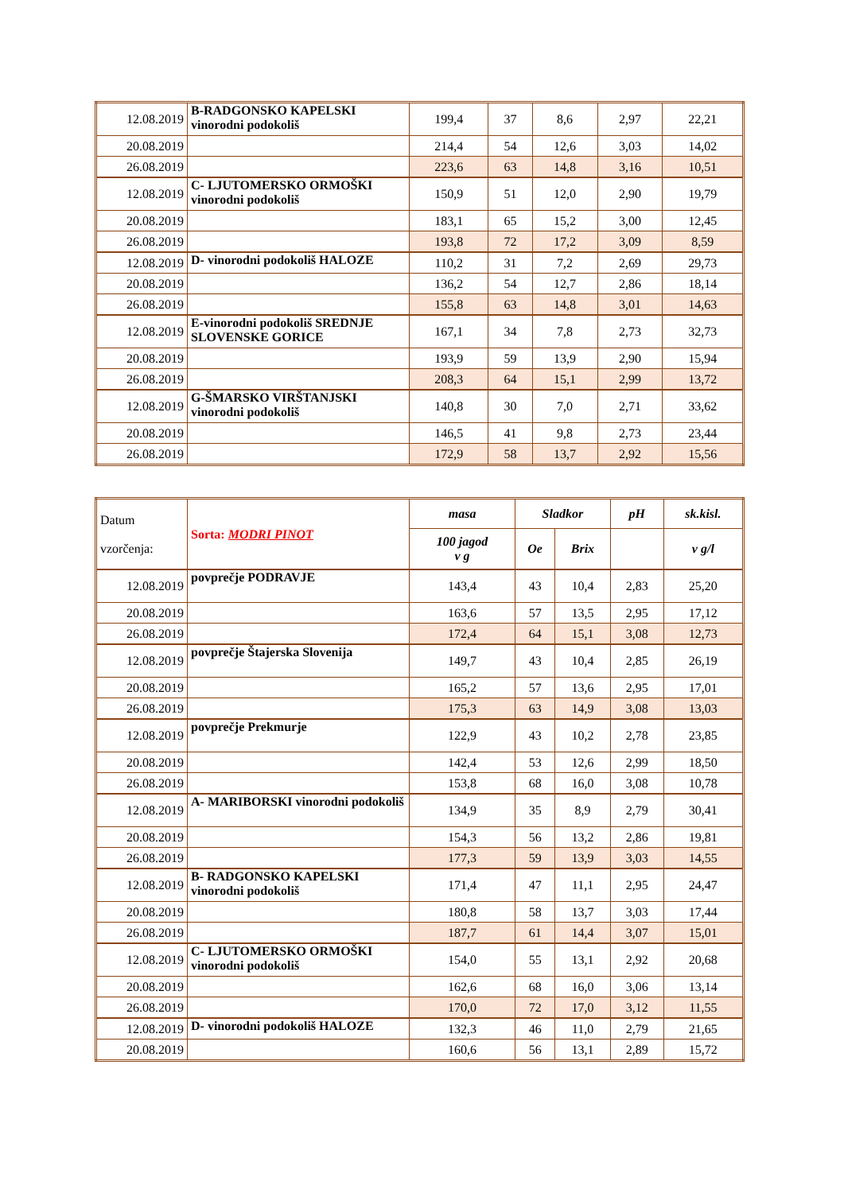| 12.08.2019 | B-RADGONSKO KAPELSKI vinorodni podokoliš | 199,4 | 37 | 8,6 | 2,97 | 22,21 |
| 20.08.2019 | | 214,4 | 54 | 12,6 | 3,03 | 14,02 |
| 26.08.2019 | | 223,6 | 63 | 14,8 | 3,16 | 10,51 |
| 12.08.2019 | C- LJUTOMERSKO ORMOŠKI vinorodni podokoliš | 150,9 | 51 | 12,0 | 2,90 | 19,79 |
| 20.08.2019 | | 183,1 | 65 | 15,2 | 3,00 | 12,45 |
| 26.08.2019 | | 193,8 | 72 | 17,2 | 3,09 | 8,59 |
| 12.08.2019 | D- vinorodni podokoliš HALOZE | 110,2 | 31 | 7,2 | 2,69 | 29,73 |
| 20.08.2019 | | 136,2 | 54 | 12,7 | 2,86 | 18,14 |
| 26.08.2019 | | 155,8 | 63 | 14,8 | 3,01 | 14,63 |
| 12.08.2019 | E-vinorodni podokoliš SREDNJE SLOVENSKE GORICE | 167,1 | 34 | 7,8 | 2,73 | 32,73 |
| 20.08.2019 | | 193,9 | 59 | 13,9 | 2,90 | 15,94 |
| 26.08.2019 | | 208,3 | 64 | 15,1 | 2,99 | 13,72 |
| 12.08.2019 | G-ŠMARSKO VIRŠTANJSKI vinorodni podokoliš | 140,8 | 30 | 7,0 | 2,71 | 33,62 |
| 20.08.2019 | | 146,5 | 41 | 9,8 | 2,73 | 23,44 |
| 26.08.2019 | | 172,9 | 58 | 13,7 | 2,92 | 15,56 |
| Datum vzorčenja: | Sorta: MODRI PINOT | masa | Sladkor | | pH | sk.kisl. |
| | | 100 jagod v g | Oe | Brix | | v g/l |
| 12.08.2019 | povprečje PODRAVJE | 143,4 | 43 | 10,4 | 2,83 | 25,20 |
| 20.08.2019 | | 163,6 | 57 | 13,5 | 2,95 | 17,12 |
| 26.08.2019 | | 172,4 | 64 | 15,1 | 3,08 | 12,73 |
| 12.08.2019 | povprečje Štajerska Slovenija | 149,7 | 43 | 10,4 | 2,85 | 26,19 |
| 20.08.2019 | | 165,2 | 57 | 13,6 | 2,95 | 17,01 |
| 26.08.2019 | | 175,3 | 63 | 14,9 | 3,08 | 13,03 |
| 12.08.2019 | povprečje Prekmurje | 122,9 | 43 | 10,2 | 2,78 | 23,85 |
| 20.08.2019 | | 142,4 | 53 | 12,6 | 2,99 | 18,50 |
| 26.08.2019 | | 153,8 | 68 | 16,0 | 3,08 | 10,78 |
| 12.08.2019 | A- MARIBORSKI vinorodni podokoliš | 134,9 | 35 | 8,9 | 2,79 | 30,41 |
| 20.08.2019 | | 154,3 | 56 | 13,2 | 2,86 | 19,81 |
| 26.08.2019 | | 177,3 | 59 | 13,9 | 3,03 | 14,55 |
| 12.08.2019 | B- RADGONSKO KAPELSKI vinorodni podokoliš | 171,4 | 47 | 11,1 | 2,95 | 24,47 |
| 20.08.2019 | | 180,8 | 58 | 13,7 | 3,03 | 17,44 |
| 26.08.2019 | | 187,7 | 61 | 14,4 | 3,07 | 15,01 |
| 12.08.2019 | C- LJUTOMERSKO ORMOŠKI vinorodni podokoliš | 154,0 | 55 | 13,1 | 2,92 | 20,68 |
| 20.08.2019 | | 162,6 | 68 | 16,0 | 3,06 | 13,14 |
| 26.08.2019 | | 170,0 | 72 | 17,0 | 3,12 | 11,55 |
| 12.08.2019 | D- vinorodni podokoliš HALOZE | 132,3 | 46 | 11,0 | 2,79 | 21,65 |
| 20.08.2019 | | 160,6 | 56 | 13,1 | 2,89 | 15,72 |